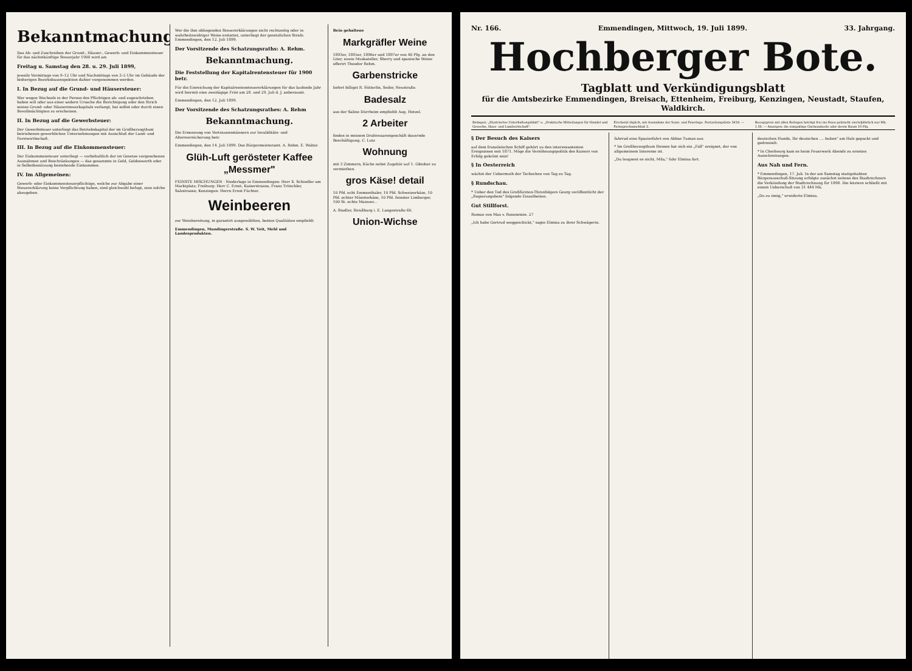Bekanntmachung.
Das Ab- und Zuschreiben der Grund-, Häuser-, Gewerb- und Einkommensteuer für das nächstkünftige Steuerjahr 1900 wird am
Freitag u. Samstag den 28. u. 29. Juli 1899,
jeweils Vormittags von 9–12 Uhr und Nachmittags von 3–5 Uhr im Gebäude der bisherigen Bezirksbauinspektion dahier vorgenommen werden.
I. In Bezug auf die Grund- und Häusersteuer:
Wer wegen Wechsels in der Person des Pflichtigen ab- und zugeschrieben haben will oder aus einer andern Ursache die Berichtigung oder den Strich seines Grund- oder Häusersteuerkapitals verlangt, hat selbst oder durch einen Bevollmächtigten zu erscheinen.
II. In Bezug auf die Gewerbsteuer:
Der Gewerbsteuer unterliegt das Betriebskapital der im Großherzogthum betriebenen gewerblichen Unternehmungen mit Ausschluß der Land- und Forstwirthschaft.
III. In Bezug auf die Einkommensteuer:
Der Einkommensteuer unterliegt — vorbehaltlich der im Gesetze vorgesehenen Ausnahmen und Beschränkungen — das gesammte in Geld, Geldeswerth oder in Selbstbenützung bestehende Einkommen.
IV. Im Allgemeinen:
Gewerb- oder Einkommensteuerpflichtige, welche zur Abgabe einer Steuererklärung keine Verpflichtung haben, sind gleichwohl befugt, eine solche abzugeben.
Wer die ihm obliegenden Steuererklärungen nicht rechtzeitig oder in wahrheitswidriger Weise erstattet, unterliegt der gesetzlichen Strafe.
Emmendingen, den 12. Juli 1899.
Der Vorsitzende des Schatzungsraths: A. Rehm.
Bekanntmachung.
Die Feststellung der Kapitalrentensteuer für 1900 betr.
Für die Einreichung der Kapitalrentensteuererklärungen für das laufende Jahr wird hiermit eine zweitägige Frist am 28. und 29. Juli d. J. anberaumt.
Emmendingen, den 12. Juli 1899.
Der Vorsitzende des Schatzungsrathes: A. Rehm
Bekanntmachung.
Die Ernennung von Vertrauensmännern zur Invaliditäts- und Altersversicherung betr.
Emmendingen, den 14. Juli 1899. Das Bürgermeisteramt. A. Rehm. E. Walter.
Glüh-Luft gerösteter Kaffee „Messmer"
FEINSTE MISCHUNGEN · Niederlage in Emmendingen: Herr X. Schindler am Marktplatz; Freiburg: Herr C. Ernst, Kaiserstrasse, Franz Tritschler, Salzstrasse; Kenzingen: Herrn Ernst Füchter.
Weinbeeren
zur Weinbereitung, in garantirt ausgewählten, besten Qualitäten empfiehlt
Emmendingen, Mundingerstraße. S. W. Veit, Mehl und Landesprodukten.
Rein gehaltene
Markgräfler Weine
1893er, 1895er, 1896er und 1897er von 40 Pfg. an den Liter, sowie Muskateller, Sherry und spanische Weine offerirt Theodor Rehm.
Garbenstricke
liefert billigst R. Sütterlin, Seiler, Neustraße.
Badesalz
aus der Saline Dürrheim empfiehlt Aug. Hetzel.
2 Arbeiter
finden in meinem Drahtwaarengeschäft dauernde Beschäftigung. C. Lutz
Wohnung
mit 3 Zimmern, Küche nebst Zugehör auf 1. Oktober zu vermiethen.
gros Käse! detail
10 Pfd. echt Emmenthaler, 10 Pfd. Schweizerkäse, 10 Pfd. echter Münsterkäse, 10 Pfd. feinster Limburger, 100 St. echte Mainzer...
A. Stadler, Straßburg i. E. Langestraße 60.
Union-Wichse
Nr. 166. Emmendingen, Mittwoch, 19. Juli 1899. 33. Jahrgang.
Hochberger Bote.
Tagblatt und Verkündigungsblatt
für die Amtsbezirke Emmendingen, Breisach, Ettenheim, Freiburg, Kenzingen, Neustadt, Staufen, Waldkirch.
Beilagen: „Illustriertes Unterhaltungsblatt" u. „Praktische Mitteilungen für Handel und Gewerbe, Haus- und Landwirtschaft".
Erscheint täglich, mit Ausnahme der Sonn- und Feiertage. Postzeitungsliste 3416. — Fernsprechanschluß 3.
Bezugspreis mit allen Beilagen beträgt frei ins Haus gebracht vierteljährlich nur Mk. 1.50. — Anzeigen: die einspaltige Garmondzeile oder deren Raum 10 Pfg.
§ Der Besuch des Kaisers
auf dem französischen Schiff gehört zu den interessantesten Ereignissen seit 1871. Möge die Versöhnungspolitik des Kaisers von Erfolg gekrönt sein!
§ In Oesterreich
wächst der Uebermuth der Tschechen von Tag zu Tag.
§ Rundschau.
* Ueber den Tod des Großfürsten-Thronfolgers Georg veröffentlicht der „Regierungsbote" folgende Einzelheiten.
Gut Stillforst.
Roman von Max v. Rosenstein. 27
„Ich habe Gertrud weggeschickt," sagte Elmina zu ihrer Schwägerin.
fahrrad eine Spazierfahrt von Abbas Tuman aus.
* Im Großherzogthum Hessen hat sich ein „Fall" ereignet, der von allgemeinem Interesse ist.
„Du leugnest es nicht, Mila," fuhr Elmina fort.
deutschen Hunde, Ihr deutschen .... buben" am Hals gepackt und gedrosselt.
* In Cherbourg kam es beim Feuerwerk Abends zu ernsten Ausschreitungen.
Aus Nah und Fern.
* Emmendingen, 17. Juli. In der am Samstag stattgehabten Bürgerausschuß-Sitzung erfolgte zunächst seitens des Stadtrechners die Verkündung der Stadtrechnung für 1898. Die letztere schließt mit einem Ueberschuß von 31 444 Mk.
„Du zu innig," erwiderte Elmina.